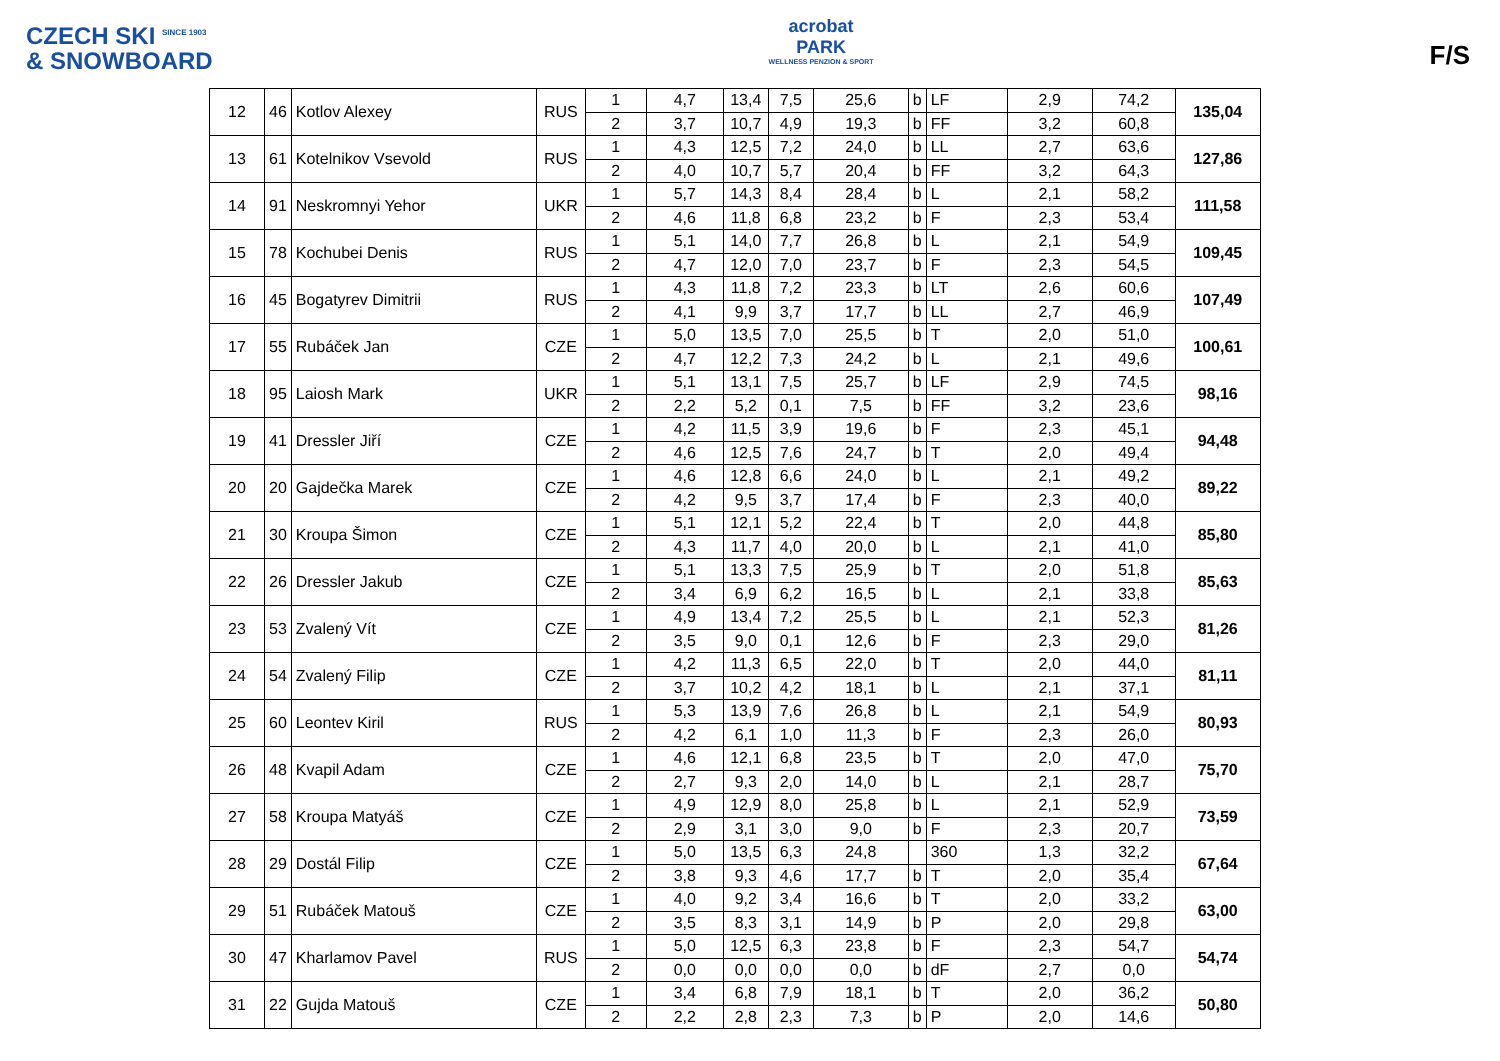CZECH SKI <sup>SINCE 1903</sup>
& SNOWBOARD
acrobat
PARK
WELLNESS PENZION & SPORT
F/S
| 12 | 46 | Kotlov Alexey | RUS | 1 | 4,7 | 13,4 | 7,5 | 25,6 | b | LF | 2,9 | 74,2 | 135,04 |
| | | | | 2 | 3,7 | 10,7 | 4,9 | 19,3 | b | FF | 3,2 | 60,8 | |
| 13 | 61 | Kotelnikov Vsevold | RUS | 1 | 4,3 | 12,5 | 7,2 | 24,0 | b | LL | 2,7 | 63,6 | 127,86 |
| | | | | 2 | 4,0 | 10,7 | 5,7 | 20,4 | b | FF | 3,2 | 64,3 | |
| 14 | 91 | Neskromnyi Yehor | UKR | 1 | 5,7 | 14,3 | 8,4 | 28,4 | b | L | 2,1 | 58,2 | 111,58 |
| | | | | 2 | 4,6 | 11,8 | 6,8 | 23,2 | b | F | 2,3 | 53,4 | |
| 15 | 78 | Kochubei Denis | RUS | 1 | 5,1 | 14,0 | 7,7 | 26,8 | b | L | 2,1 | 54,9 | 109,45 |
| | | | | 2 | 4,7 | 12,0 | 7,0 | 23,7 | b | F | 2,3 | 54,5 | |
| 16 | 45 | Bogatyrev Dimitrii | RUS | 1 | 4,3 | 11,8 | 7,2 | 23,3 | b | LT | 2,6 | 60,6 | 107,49 |
| | | | | 2 | 4,1 | 9,9 | 3,7 | 17,7 | b | LL | 2,7 | 46,9 | |
| 17 | 55 | Rubáček Jan | CZE | 1 | 5,0 | 13,5 | 7,0 | 25,5 | b | T | 2,0 | 51,0 | 100,61 |
| | | | | 2 | 4,7 | 12,2 | 7,3 | 24,2 | b | L | 2,1 | 49,6 | |
| 18 | 95 | Laiosh Mark | UKR | 1 | 5,1 | 13,1 | 7,5 | 25,7 | b | LF | 2,9 | 74,5 | 98,16 |
| | | | | 2 | 2,2 | 5,2 | 0,1 | 7,5 | b | FF | 3,2 | 23,6 | |
| 19 | 41 | Dressler Jiří | CZE | 1 | 4,2 | 11,5 | 3,9 | 19,6 | b | F | 2,3 | 45,1 | 94,48 |
| | | | | 2 | 4,6 | 12,5 | 7,6 | 24,7 | b | T | 2,0 | 49,4 | |
| 20 | 20 | Gajdečka Marek | CZE | 1 | 4,6 | 12,8 | 6,6 | 24,0 | b | L | 2,1 | 49,2 | 89,22 |
| | | | | 2 | 4,2 | 9,5 | 3,7 | 17,4 | b | F | 2,3 | 40,0 | |
| 21 | 30 | Kroupa Šimon | CZE | 1 | 5,1 | 12,1 | 5,2 | 22,4 | b | T | 2,0 | 44,8 | 85,80 |
| | | | | 2 | 4,3 | 11,7 | 4,0 | 20,0 | b | L | 2,1 | 41,0 | |
| 22 | 26 | Dressler Jakub | CZE | 1 | 5,1 | 13,3 | 7,5 | 25,9 | b | T | 2,0 | 51,8 | 85,63 |
| | | | | 2 | 3,4 | 6,9 | 6,2 | 16,5 | b | L | 2,1 | 33,8 | |
| 23 | 53 | Zvalený Vít | CZE | 1 | 4,9 | 13,4 | 7,2 | 25,5 | b | L | 2,1 | 52,3 | 81,26 |
| | | | | 2 | 3,5 | 9,0 | 0,1 | 12,6 | b | F | 2,3 | 29,0 | |
| 24 | 54 | Zvalený Filip | CZE | 1 | 4,2 | 11,3 | 6,5 | 22,0 | b | T | 2,0 | 44,0 | 81,11 |
| | | | | 2 | 3,7 | 10,2 | 4,2 | 18,1 | b | L | 2,1 | 37,1 | |
| 25 | 60 | Leontev Kiril | RUS | 1 | 5,3 | 13,9 | 7,6 | 26,8 | b | L | 2,1 | 54,9 | 80,93 |
| | | | | 2 | 4,2 | 6,1 | 1,0 | 11,3 | b | F | 2,3 | 26,0 | |
| 26 | 48 | Kvapil Adam | CZE | 1 | 4,6 | 12,1 | 6,8 | 23,5 | b | T | 2,0 | 47,0 | 75,70 |
| | | | | 2 | 2,7 | 9,3 | 2,0 | 14,0 | b | L | 2,1 | 28,7 | |
| 27 | 58 | Kroupa Matyáš | CZE | 1 | 4,9 | 12,9 | 8,0 | 25,8 | b | L | 2,1 | 52,9 | 73,59 |
| | | | | 2 | 2,9 | 3,1 | 3,0 | 9,0 | b | F | 2,3 | 20,7 | |
| 28 | 29 | Dostál Filip | CZE | 1 | 5,0 | 13,5 | 6,3 | 24,8 | | 360 | 1,3 | 32,2 | 67,64 |
| | | | | 2 | 3,8 | 9,3 | 4,6 | 17,7 | b | T | 2,0 | 35,4 | |
| 29 | 51 | Rubáček Matouš | CZE | 1 | 4,0 | 9,2 | 3,4 | 16,6 | b | T | 2,0 | 33,2 | 63,00 |
| | | | | 2 | 3,5 | 8,3 | 3,1 | 14,9 | b | P | 2,0 | 29,8 | |
| 30 | 47 | Kharlamov Pavel | RUS | 1 | 5,0 | 12,5 | 6,3 | 23,8 | b | F | 2,3 | 54,7 | 54,74 |
| | | | | 2 | 0,0 | 0,0 | 0,0 | 0,0 | b | dF | 2,7 | 0,0 | |
| 31 | 22 | Gujda Matouš | CZE | 1 | 3,4 | 6,8 | 7,9 | 18,1 | b | T | 2,0 | 36,2 | 50,80 |
| | | | | 2 | 2,2 | 2,8 | 2,3 | 7,3 | b | P | 2,0 | 14,6 | |